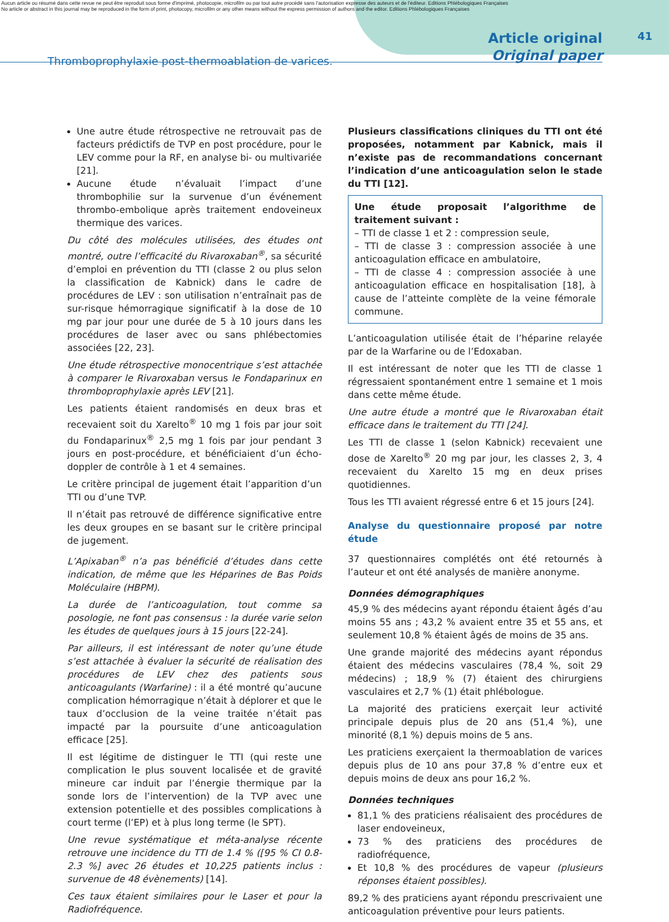Aucun article ou résumé dans cette revue ne peut être reproduit sous forme d'imprimé, photocopie, microfilm ou par tout autre procédé sans l'autorisation expresse des auteurs et de l'éditeur. Editions Phlébologiques Françaises
No article or abstract in this journal may be reproduced in the form of print, photocopy, microfilm or any other means without the express permission of authors and the editor. Editions Phlébologiques Françaises
Thromboprophylaxie post-thermoablation de varices.
Article original
Original paper
41
Une autre étude rétrospective ne retrouvait pas de facteurs prédictifs de TVP en post procédure, pour le LEV comme pour la RF, en analyse bi- ou multivariée [21].
Aucune étude n’évaluait l’impact d’une thrombophilie sur la survenue d’un événement thrombo-embolique après traitement endoveineux thermique des varices.
Du côté des molécules utilisées, des études ont montré, outre l’efficacité du Rivaroxaban<sup>®</sup>, sa sécurité d’emploi en prévention du TTI (classe 2 ou plus selon la classification de Kabnick) dans le cadre de procédures de LEV : son utilisation n’entraînait pas de sur-risque hémorragique significatif à la dose de 10 mg par jour pour une durée de 5 à 10 jours dans les procédures de laser avec ou sans phlébectomies associées [22, 23].
Une étude rétrospective monocentrique s’est attachée à comparer le Rivaroxaban versus le Fondaparinux en thromboprophylaxie après LEV [21].
Les patients étaient randomisés en deux bras et recevaient soit du Xarelto<sup>®</sup> 10 mg 1 fois par jour soit du Fondaparinux<sup>®</sup> 2,5 mg 1 fois par jour pendant 3 jours en post-procédure, et bénéficiaient d’un écho-doppler de contrôle à 1 et 4 semaines.
Le critère principal de jugement était l’apparition d’un TTI ou d’une TVP.
Il n’était pas retrouvé de différence significative entre les deux groupes en se basant sur le critère principal de jugement.
L’Apixaban<sup>®</sup> n’a pas bénéficié d’études dans cette indication, de même que les Héparines de Bas Poids Moléculaire (HBPM).
La durée de l’anticoagulation, tout comme sa posologie, ne font pas consensus : la durée varie selon les études de quelques jours à 15 jours [22-24].
Par ailleurs, il est intéressant de noter qu’une étude s’est attachée à évaluer la sécurité de réalisation des procédures de LEV chez des patients sous anticoagulants (Warfarine) : il a été montré qu’aucune complication hémorragique n’était à déplorer et que le taux d’occlusion de la veine traitée n’était pas impacté par la poursuite d’une anticoagulation efficace [25].
Il est légitime de distinguer le TTI (qui reste une complication le plus souvent localisée et de gravité mineure car induit par l’énergie thermique par la sonde lors de l’intervention) de la TVP avec une extension potentielle et des possibles complications à court terme (l’EP) et à plus long terme (le SPT).
Une revue systématique et méta-analyse récente retrouve une incidence du TTI de 1.4 % ([95 % CI 0.8-2.3 %] avec 26 études et 10,225 patients inclus : survenue de 48 évènements) [14].
Ces taux étaient similaires pour le Laser et pour la Radiofréquence.
Plusieurs classifications cliniques du TTI ont été proposées, notamment par Kabnick, mais il n’existe pas de recommandations concernant l’indication d’une anticoagulation selon le stade du TTI [12].
Une étude proposait l’algorithme de traitement suivant :
– TTI de classe 1 et 2 : compression seule,
– TTI de classe 3 : compression associée à une anticoagulation efficace en ambulatoire,
– TTI de classe 4 : compression associée à une anticoagulation efficace en hospitalisation [18], à cause de l’atteinte complète de la veine fémorale commune.
L’anticoagulation utilisée était de l’héparine relayée par de la Warfarine ou de l’Edoxaban.
Il est intéressant de noter que les TTI de classe 1 régressaient spontanément entre 1 semaine et 1 mois dans cette même étude.
Une autre étude a montré que le Rivaroxaban était efficace dans le traitement du TTI [24].
Les TTI de classe 1 (selon Kabnick) recevaient une dose de Xarelto<sup>®</sup> 20 mg par jour, les classes 2, 3, 4 recevaient du Xarelto 15 mg en deux prises quotidiennes.
Tous les TTI avaient régressé entre 6 et 15 jours [24].
Analyse du questionnaire proposé par notre étude
37 questionnaires complétés ont été retournés à l’auteur et ont été analysés de manière anonyme.
Données démographiques
45,9 % des médecins ayant répondu étaient âgés d’au moins 55 ans ; 43,2 % avaient entre 35 et 55 ans, et seulement 10,8 % étaient âgés de moins de 35 ans.
Une grande majorité des médecins ayant répondus étaient des médecins vasculaires (78,4 %, soit 29 médecins) ; 18,9 % (7) étaient des chirurgiens vasculaires et 2,7 % (1) était phlébologue.
La majorité des praticiens exerçait leur activité principale depuis plus de 20 ans (51,4 %), une minorité (8,1 %) depuis moins de 5 ans.
Les praticiens exerçaient la thermoablation de varices depuis plus de 10 ans pour 37,8 % d’entre eux et depuis moins de deux ans pour 16,2 %.
Données techniques
81,1 % des praticiens réalisaient des procédures de laser endoveineux,
73 % des praticiens des procédures de radiofréquence,
Et 10,8 % des procédures de vapeur (plusieurs réponses étaient possibles).
89,2 % des praticiens ayant répondu prescrivaient une anticoagulation préventive pour leurs patients.